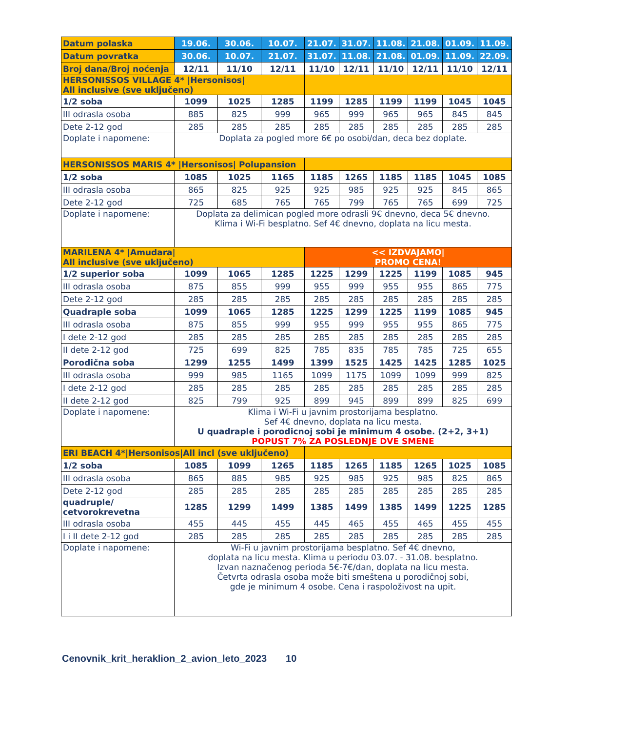| Datum polaska | 19.06. | 30.06. | 10.07. | 21.07. | 31.07. | 11.08. | 21.08. | 01.09. | 11.09. |
| --- | --- | --- | --- | --- | --- | --- | --- | --- | --- |
| Datum povratka | 30.06. | 10.07. | 21.07. | 31.07. | 11.08. | 21.08. | 01.09. | 11.09. | 22.09. |
| Broj dana/Broj noćenja | 12/11 | 11/10 | 12/11 | 11/10 | 12/11 | 11/10 | 12/11 | 11/10 | 12/11 |
| HERSONISSOS VILLAGE 4* /Hersonisos/ All inclusive (sve uključeno) | | | | | | | | | |
| 1/2 soba | 1099 | 1025 | 1285 | 1199 | 1285 | 1199 | 1199 | 1045 | 1045 |
| III odrasla osoba | 885 | 825 | 999 | 965 | 999 | 965 | 965 | 845 | 845 |
| Dete 2-12 god | 285 | 285 | 285 | 285 | 285 | 285 | 285 | 285 | 285 |
| Doplate i napomene: | Doplata za pogled more 6€ po osobi/dan, deca bez doplate. | | | | | | | | |
| HERSONISSOS MARIS 4* /Hersonisos/ Polupansion | | | | | | | | | |
| 1/2 soba | 1085 | 1025 | 1165 | 1185 | 1265 | 1185 | 1185 | 1045 | 1085 |
| III odrasla osoba | 865 | 825 | 925 | 925 | 985 | 925 | 925 | 845 | 865 |
| Dete 2-12 god | 725 | 685 | 765 | 765 | 799 | 765 | 765 | 699 | 725 |
| Doplate i napomene: | Doplata za delimican pogled more odrasli 9€ dnevno, deca 5€ dnevno. Klima i Wi-Fi besplatno. Sef 4€ dnevno, doplata na licu mesta. | | | | | | | | |
| MARILENA 4* /Amudara/ All inclusive (sve uključeno) | | | | << IZDVAJAMO/ PROMO CENA! | | | | | |
| 1/2 superior soba | 1099 | 1065 | 1285 | 1225 | 1299 | 1225 | 1199 | 1085 | 945 |
| III odrasla osoba | 875 | 855 | 999 | 955 | 999 | 955 | 955 | 865 | 775 |
| Dete 2-12 god | 285 | 285 | 285 | 285 | 285 | 285 | 285 | 285 | 285 |
| Quadraple soba | 1099 | 1065 | 1285 | 1225 | 1299 | 1225 | 1199 | 1085 | 945 |
| III odrasla osoba | 875 | 855 | 999 | 955 | 999 | 955 | 955 | 865 | 775 |
| I dete 2-12 god | 285 | 285 | 285 | 285 | 285 | 285 | 285 | 285 | 285 |
| II dete 2-12 god | 725 | 699 | 825 | 785 | 835 | 785 | 785 | 725 | 655 |
| Porodična soba | 1299 | 1255 | 1499 | 1399 | 1525 | 1425 | 1425 | 1285 | 1025 |
| III odrasla osoba | 999 | 985 | 1165 | 1099 | 1175 | 1099 | 1099 | 999 | 825 |
| I dete 2-12 god | 285 | 285 | 285 | 285 | 285 | 285 | 285 | 285 | 285 |
| II dete 2-12 god | 825 | 799 | 925 | 899 | 945 | 899 | 899 | 825 | 699 |
| Doplate i napomene: | Klima i Wi-Fi u javnim prostorijama besplatno. Sef 4€ dnevno, doplata na licu mesta. U quadraple i porodicnoj sobi je minimum 4 osobe. (2+2, 3+1) POPUST 7% ZA POSLEDNJE DVE SMENE | | | | | | | | |
| ERI BEACH 4*/Hersonisos/All incl (sve uključeno) | | | | | | | | | |
| 1/2 soba | 1085 | 1099 | 1265 | 1185 | 1265 | 1185 | 1265 | 1025 | 1085 |
| III odrasla osoba | 865 | 885 | 985 | 925 | 985 | 925 | 985 | 825 | 865 |
| Dete 2-12 god | 285 | 285 | 285 | 285 | 285 | 285 | 285 | 285 | 285 |
| quadruple/ cetvorokrevetna | 1285 | 1299 | 1499 | 1385 | 1499 | 1385 | 1499 | 1225 | 1285 |
| III odrasla osoba | 455 | 445 | 455 | 445 | 465 | 455 | 465 | 455 | 455 |
| I i II dete 2-12 god | 285 | 285 | 285 | 285 | 285 | 285 | 285 | 285 | 285 |
| Doplate i napomene: | Wi-Fi u javnim prostorijama besplatno. Sef 4€ dnevno, doplata na licu mesta. Klima u periodu 03.07. - 31.08. besplatno. Izvan naznačenog perioda 5€-7€/dan, doplata na licu mesta. Četvrta odrasla osoba može biti smeštena u porodičnoj sobi, gde je minimum 4 osobe. Cena i raspoloživost na upit. | | | | | | | | |
Cenovnik_krit_heraklion_2_avion_leto_2023 10